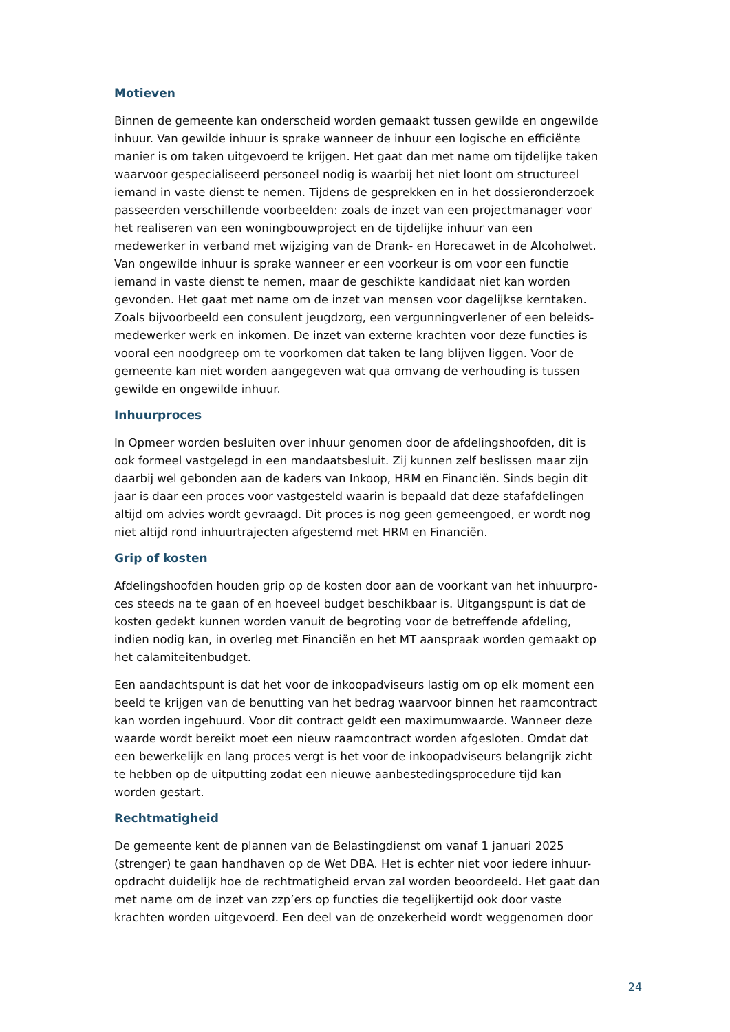Motieven
Binnen de gemeente kan onderscheid worden gemaakt tussen gewilde en ongewilde inhuur. Van gewilde inhuur is sprake wanneer de inhuur een logische en efficiënte manier is om taken uitgevoerd te krijgen. Het gaat dan met name om tijdelijke taken waarvoor gespecialiseerd personeel nodig is waarbij het niet loont om structureel iemand in vaste dienst te nemen. Tijdens de gesprekken en in het dossieronderzoek passeerden verschillende voorbeelden: zoals de inzet van een projectmanager voor het realiseren van een woningbouwproject en de tijdelijke inhuur van een medewerker in verband met wijziging van de Drank- en Horecawet in de Alcoholwet. Van ongewilde inhuur is sprake wanneer er een voorkeur is om voor een functie iemand in vaste dienst te nemen, maar de geschikte kandidaat niet kan worden gevonden. Het gaat met name om de inzet van mensen voor dagelijkse kerntaken. Zoals bijvoorbeeld een consulent jeugdzorg, een vergunningverlener of een beleids-medewerker werk en inkomen. De inzet van externe krachten voor deze functies is vooral een noodgreep om te voorkomen dat taken te lang blijven liggen. Voor de gemeente kan niet worden aangegeven wat qua omvang de verhouding is tussen gewilde en ongewilde inhuur.
Inhuurproces
In Opmeer worden besluiten over inhuur genomen door de afdelingshoofden, dit is ook formeel vastgelegd in een mandaatsbesluit. Zij kunnen zelf beslissen maar zijn daarbij wel gebonden aan de kaders van Inkoop, HRM en Financiën. Sinds begin dit jaar is daar een proces voor vastgesteld waarin is bepaald dat deze stafafdelingen altijd om advies wordt gevraagd. Dit proces is nog geen gemeengoed, er wordt nog niet altijd rond inhuurtrajecten afgestemd met HRM en Financiën.
Grip of kosten
Afdelingshoofden houden grip op de kosten door aan de voorkant van het inhuurpro-ces steeds na te gaan of en hoeveel budget beschikbaar is. Uitgangspunt is dat de kosten gedekt kunnen worden vanuit de begroting voor de betreffende afdeling, indien nodig kan, in overleg met Financiën en het MT aanspraak worden gemaakt op het calamiteitenbudget.
Een aandachtspunt is dat het voor de inkoopadviseurs lastig om op elk moment een beeld te krijgen van de benutting van het bedrag waarvoor binnen het raamcontract kan worden ingehuurd. Voor dit contract geldt een maximumwaarde. Wanneer deze waarde wordt bereikt moet een nieuw raamcontract worden afgesloten. Omdat dat een bewerkelijk en lang proces vergt is het voor de inkoopadviseurs belangrijk zicht te hebben op de uitputting zodat een nieuwe aanbestedingsprocedure tijd kan worden gestart.
Rechtmatigheid
De gemeente kent de plannen van de Belastingdienst om vanaf 1 januari 2025 (strenger) te gaan handhaven op de Wet DBA. Het is echter niet voor iedere inhuur-opdracht duidelijk hoe de rechtmatigheid ervan zal worden beoordeeld. Het gaat dan met name om de inzet van zzp’ers op functies die tegelijkertijd ook door vaste krachten worden uitgevoerd. Een deel van de onzekerheid wordt weggenomen door
24